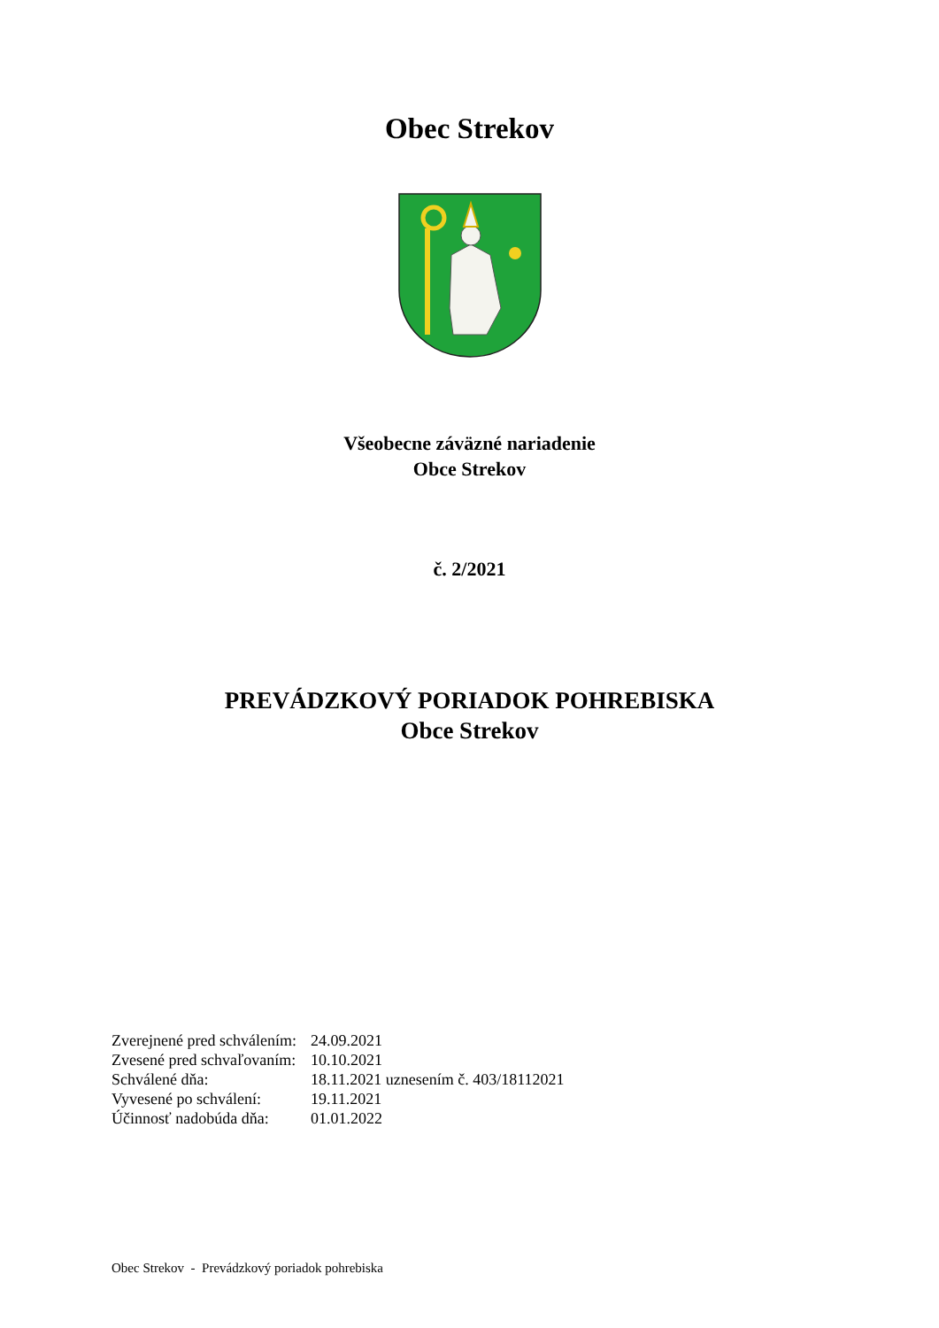Obec Strekov
Všeobecne záväzné nariadenie
Obce Strekov
č. 2/2021
PREVÁDZKOVÝ PORIADOK POHREBISKA
Obce Strekov
| Zverejnené pred schválením: | 24.09.2021 |
| Zvesené pred schvaľovaním: | 10.10.2021 |
| Schválené dňa: | 18.11.2021 uznesením č. 403/18112021 |
| Vyvesené po schválení: | 19.11.2021 |
| Účinnosť nadobúda dňa: | 01.01.2022 |
Obec Strekov - Prevádzkový poriadok pohrebiska